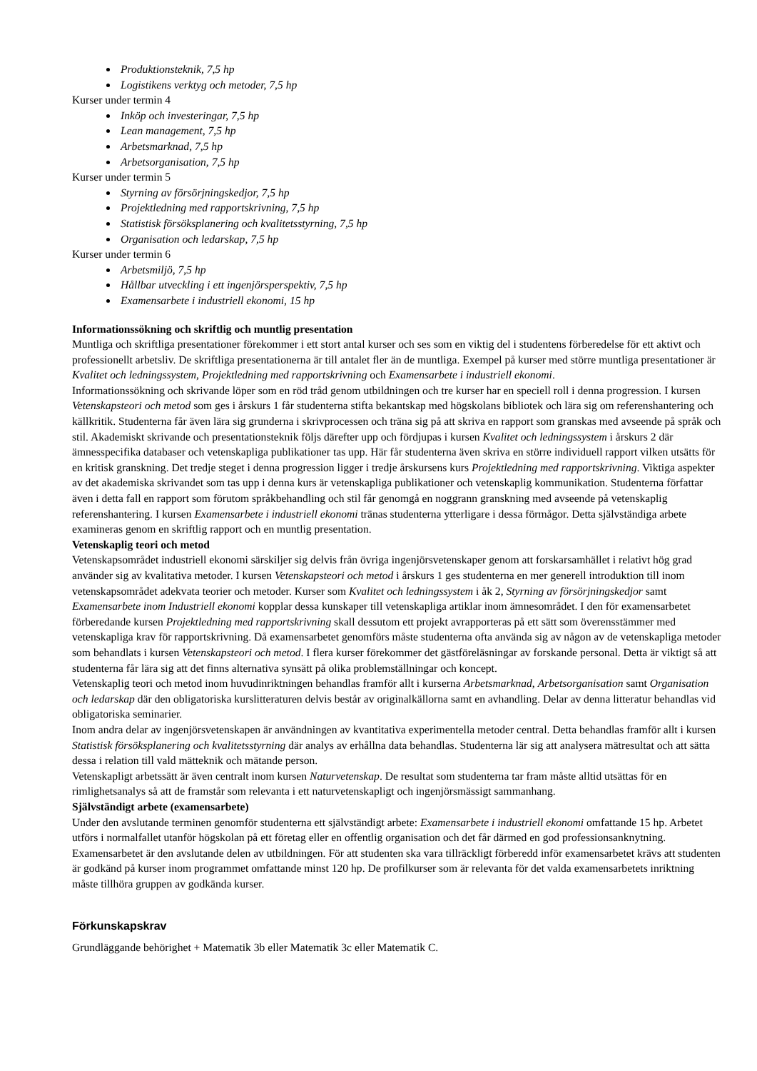Produktionsteknik, 7,5 hp
Logistikens verktyg och metoder, 7,5 hp
Kurser under termin 4
Inköp och investeringar, 7,5 hp
Lean management, 7,5 hp
Arbetsmarknad, 7,5 hp
Arbetsorganisation, 7,5 hp
Kurser under termin 5
Styrning av försörjningskedjor, 7,5 hp
Projektledning med rapportskrivning, 7,5 hp
Statistisk försöksplanering och kvalitetsstyrning, 7,5 hp
Organisation och ledarskap, 7,5 hp
Kurser under termin 6
Arbetsmiljö, 7,5 hp
Hållbar utveckling i ett ingenjörsperspektiv, 7,5 hp
Examensarbete i industriell ekonomi, 15 hp
Informationssökning och skriftlig och muntlig presentation
Muntliga och skriftliga presentationer förekommer i ett stort antal kurser och ses som en viktig del i studentens förberedelse för ett aktivt och professionellt arbetsliv. De skriftliga presentationerna är till antalet fler än de muntliga. Exempel på kurser med större muntliga presentationer är Kvalitet och ledningssystem, Projektledning med rapportskrivning och Examensarbete i industriell ekonomi.
Informationssökning och skrivande löper som en röd tråd genom utbildningen och tre kurser har en speciell roll i denna progression. I kursen Vetenskapsteori och metod som ges i årskurs 1 får studenterna stifta bekantskap med högskolans bibliotek och lära sig om referenshantering och källkritik. Studenterna får även lära sig grunderna i skrivprocessen och träna sig på att skriva en rapport som granskas med avseende på språk och stil. Akademiskt skrivande och presentationsteknik följs därefter upp och fördjupas i kursen Kvalitet och ledningssystem i årskurs 2 där ämnesspecifika databaser och vetenskapliga publikationer tas upp. Här får studenterna även skriva en större individuell rapport vilken utsätts för en kritisk granskning. Det tredje steget i denna progression ligger i tredje årskursens kurs Projektledning med rapportskrivning. Viktiga aspekter av det akademiska skrivandet som tas upp i denna kurs är vetenskapliga publikationer och vetenskaplig kommunikation. Studenterna författar även i detta fall en rapport som förutom språkbehandling och stil får genomgå en noggrann granskning med avseende på vetenskaplig referenshantering. I kursen Examensarbete i industriell ekonomi tränas studenterna ytterligare i dessa förmågor. Detta självständiga arbete examineras genom en skriftlig rapport och en muntlig presentation.
Vetenskaplig teori och metod
Vetenskapsområdet industriell ekonomi särskiljer sig delvis från övriga ingenjörsvetenskaper genom att forskarsamhället i relativt hög grad använder sig av kvalitativa metoder. I kursen Vetenskapsteori och metod i årskurs 1 ges studenterna en mer generell introduktion till inom vetenskapsområdet adekvata teorier och metoder. Kurser som Kvalitet och ledningssystem i åk 2, Styrning av försörjningskedjor samt Examensarbete inom Industriell ekonomi kopplar dessa kunskaper till vetenskapliga artiklar inom ämnesområdet. I den för examensarbetet förberedande kursen Projektledning med rapportskrivning skall dessutom ett projekt avrapporteras på ett sätt som överensstämmer med vetenskapliga krav för rapportskrivning. Då examensarbetet genomförs måste studenterna ofta använda sig av någon av de vetenskapliga metoder som behandlats i kursen Vetenskapsteori och metod. I flera kurser förekommer det gästföreläsningar av forskande personal. Detta är viktigt så att studenterna får lära sig att det finns alternativa synsätt på olika problemställningar och koncept.
Vetenskaplig teori och metod inom huvudinriktningen behandlas framför allt i kurserna Arbetsmarknad, Arbetsorganisation samt Organisation och ledarskap där den obligatoriska kurslitteraturen delvis består av originalkällorna samt en avhandling. Delar av denna litteratur behandlas vid obligatoriska seminarier.
Inom andra delar av ingenjörsvetenskapen är användningen av kvantitativa experimentella metoder central. Detta behandlas framför allt i kursen Statistisk försöksplanering och kvalitetsstyrning där analys av erhållna data behandlas. Studenterna lär sig att analysera mätresultat och att sätta dessa i relation till vald mätteknik och mätande person.
Vetenskapligt arbetssätt är även centralt inom kursen Naturvetenskap. De resultat som studenterna tar fram måste alltid utsättas för en rimlighetsanalys så att de framstår som relevanta i ett naturvetenskapligt och ingenjörsmässigt sammanhang.
Självständigt arbete (examensarbete)
Under den avslutande terminen genomför studenterna ett självständigt arbete: Examensarbete i industriell ekonomi omfattande 15 hp. Arbetet utförs i normalfallet utanför högskolan på ett företag eller en offentlig organisation och det får därmed en god professionsanknytning.
Examensarbetet är den avslutande delen av utbildningen. För att studenten ska vara tillräckligt förberedd inför examensarbetet krävs att studenten är godkänd på kurser inom programmet omfattande minst 120 hp. De profilkurser som är relevanta för det valda examensarbetets inriktning måste tillhöra gruppen av godkända kurser.
Förkunskapskrav
Grundläggande behörighet + Matematik 3b eller Matematik 3c eller Matematik C.